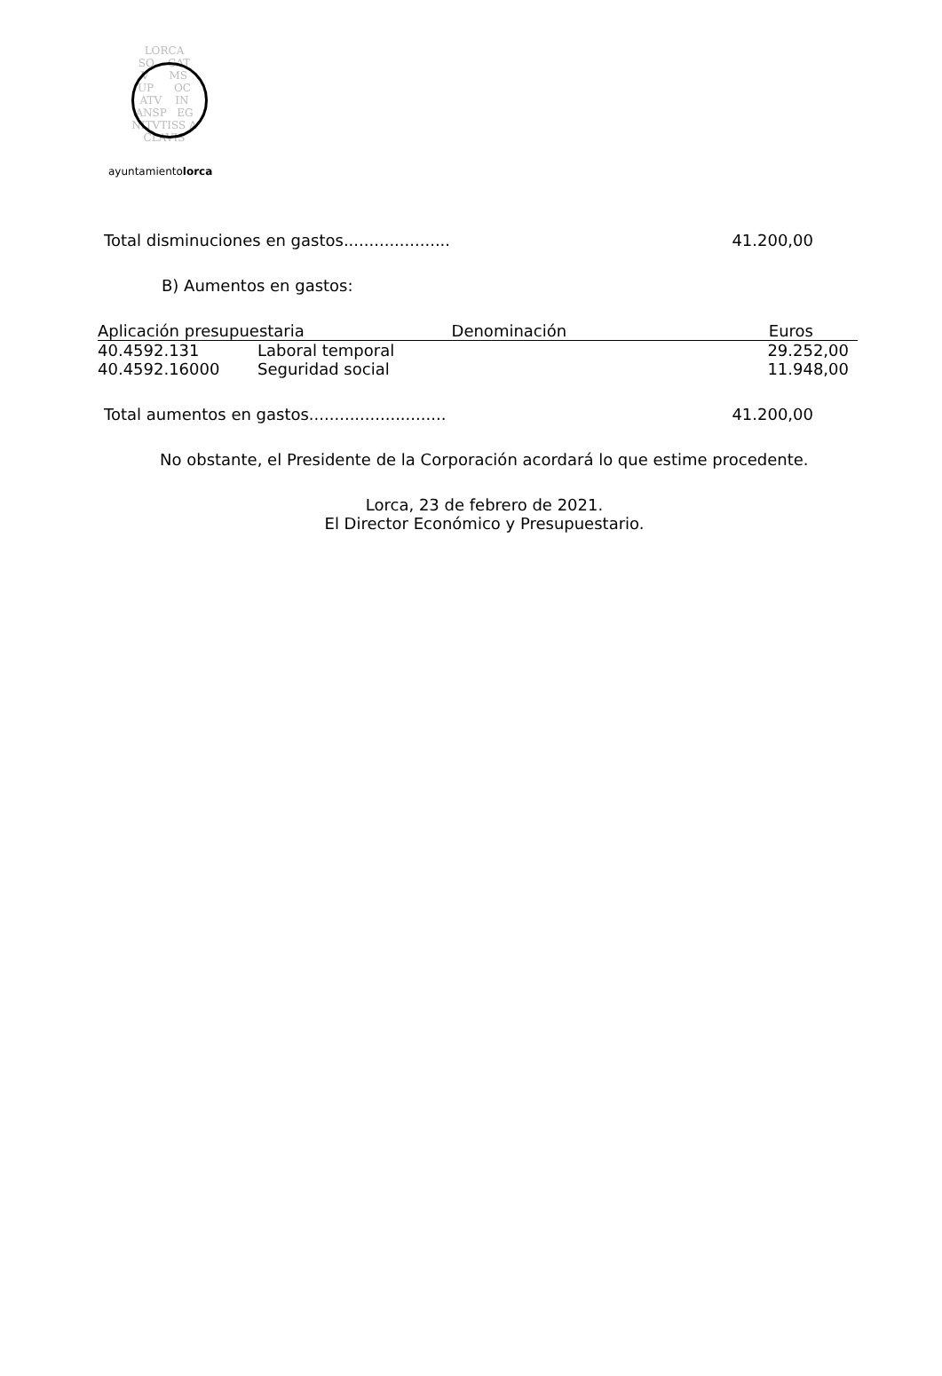LORCA
SO CAT
V MS
UP OC
ATV IN
ANSP EG
NITVTISS A
CLAVIS
ayuntamientolorca
Total disminuciones en gastos..................... 41.200,00
B) Aumentos en gastos:
| Aplicación presupuestaria Denominación | | Euros |
| --- | --- | --- |
| 40.4592.131 | Laboral temporal | 29.252,00 |
| 40.4592.16000 | Seguridad social | 11.948,00 |
Total aumentos en gastos........................... 41.200,00
No obstante, el Presidente de la Corporación acordará lo que estime procedente.
Lorca, 23 de febrero de 2021.
El Director Económico y Presupuestario.